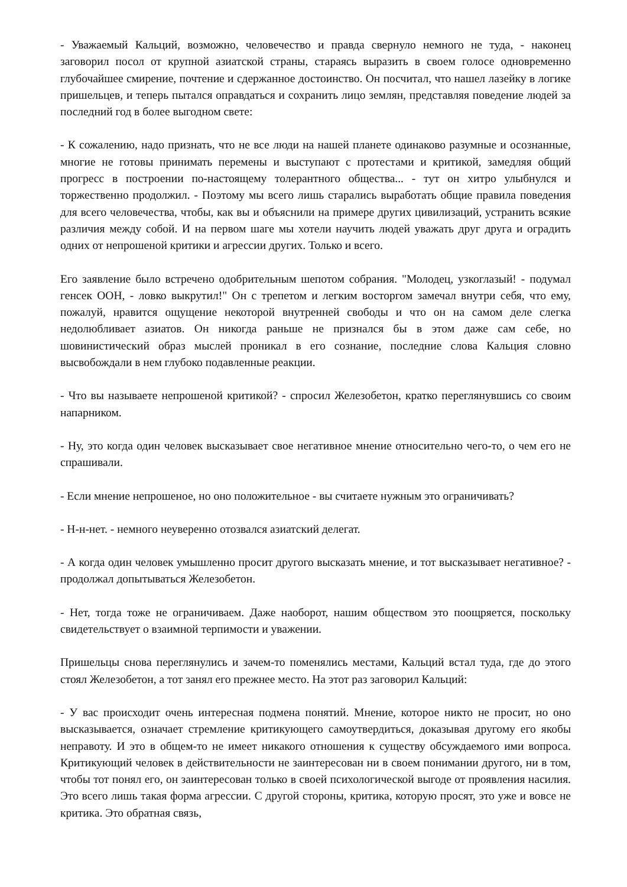- Уважаемый Кальций, возможно, человечество и правда свернуло немного не туда, - наконец заговорил посол от крупной азиатской страны, стараясь выразить в своем голосе одновременно глубочайшее смирение, почтение и сдержанное достоинство. Он посчитал, что нашел лазейку в логике пришельцев, и теперь пытался оправдаться и сохранить лицо землян, представляя поведение людей за последний год в более выгодном свете:
- К сожалению, надо признать, что не все люди на нашей планете одинаково разумные и осознанные, многие не готовы принимать перемены и выступают с протестами и критикой, замедляя общий прогресс в построении по-настоящему толерантного общества... - тут он хитро улыбнулся и торжественно продолжил. - Поэтому мы всего лишь старались выработать общие правила поведения для всего человечества, чтобы, как вы и объяснили на примере других цивилизаций, устранить всякие различия между собой. И на первом шаге мы хотели научить людей уважать друг друга и оградить одних от непрошеной критики и агрессии других. Только и всего.
Его заявление было встречено одобрительным шепотом собрания. "Молодец, узкоглазый! - подумал генсек ООН, - ловко выкрутил!" Он с трепетом и легким восторгом замечал внутри себя, что ему, пожалуй, нравится ощущение некоторой внутренней свободы и что он на самом деле слегка недолюбливает азиатов. Он никогда раньше не признался бы в этом даже сам себе, но шовинистический образ мыслей проникал в его сознание, последние слова Кальция словно высвобождали в нем глубоко подавленные реакции.
- Что вы называете непрошеной критикой? - спросил Железобетон, кратко переглянувшись со своим напарником.
- Ну, это когда один человек высказывает свое негативное мнение относительно чего-то, о чем его не спрашивали.
- Если мнение непрошеное, но оно положительное - вы считаете нужным это ограничивать?
- Н-н-нет. - немного неуверенно отозвался азиатский делегат.
- А когда один человек умышленно просит другого высказать мнение, и тот высказывает негативное? - продолжал допытываться Железобетон.
- Нет, тогда тоже не ограничиваем. Даже наоборот, нашим обществом это поощряется, поскольку свидетельствует о взаимной терпимости и уважении.
Пришельцы снова переглянулись и зачем-то поменялись местами, Кальций встал туда, где до этого стоял Железобетон, а тот занял его прежнее место. На этот раз заговорил Кальций:
- У вас происходит очень интересная подмена понятий. Мнение, которое никто не просит, но оно высказывается, означает стремление критикующего самоутвердиться, доказывая другому его якобы неправоту. И это в общем-то не имеет никакого отношения к существу обсуждаемого ими вопроса. Критикующий человек в действительности не заинтересован ни в своем понимании другого, ни в том, чтобы тот понял его, он заинтересован только в своей психологической выгоде от проявления насилия. Это всего лишь такая форма агрессии. С другой стороны, критика, которую просят, это уже и вовсе не критика. Это обратная связь,